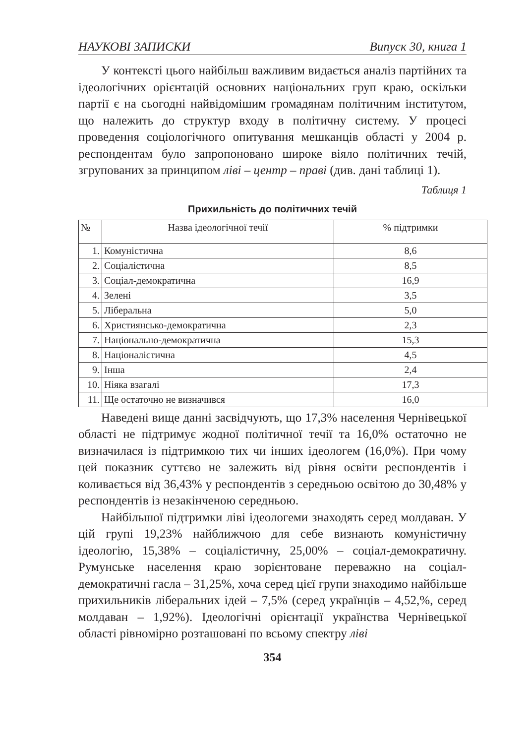НАУКОВІ ЗАПИСКИ Випуск 30, книга 1
У контексті цього найбільш важливим видається аналіз партійних та ідеологічних орієнтацій основних національних груп краю, оскільки партії є на сьогодні найвідомішим громадянам політичним інститутом, що належить до структур входу в політичну систему. У процесі проведення соціологічного опитування мешканців області у 2004 р. респондентам було запропоновано широке віяло політичних течій, згрупованих за принципом ліві – центр – праві (див. дані таблиці 1).
Таблиця 1
Прихильність до політичних течій
| № | Назва ідеологічної течії | % підтримки |
| --- | --- | --- |
| 1. | Комуністична | 8,6 |
| 2. | Соціалістична | 8,5 |
| 3. | Соціал-демократична | 16,9 |
| 4. | Зелені | 3,5 |
| 5. | Ліберальна | 5,0 |
| 6. | Християнсько-демократична | 2,3 |
| 7. | Національно-демократична | 15,3 |
| 8. | Націоналістична | 4,5 |
| 9. | Інша | 2,4 |
| 10. | Ніяка взагалі | 17,3 |
| 11. | Ще остаточно не визначився | 16,0 |
Наведені вище данні засвідчують, що 17,3% населення Чернівецької області не підтримує жодної політичної течії та 16,0% остаточно не визначилася із підтримкою тих чи інших ідеологем (16,0%). При чому цей показник суттєво не залежить від рівня освіти респондентів і коливається від 36,43% у респондентів з середньою освітою до 30,48% у респондентів із незакінченою середньою.
Найбільшої підтримки ліві ідеологеми знаходять серед молдаван. У цій групі 19,23% найближчою для себе визнають комуністичну ідеологію, 15,38% – соціалістичну, 25,00% – соціал-демократичну. Румунське населення краю зорієнтоване переважно на соціал-демократичні гасла – 31,25%, хоча серед цієї групи знаходимо найбільше прихильників ліберальних ідей – 7,5% (серед українців – 4,52,%, серед молдаван – 1,92%). Ідеологічні орієнтації українства Чернівецької області рівномірно розташовані по всьому спектру ліві
354